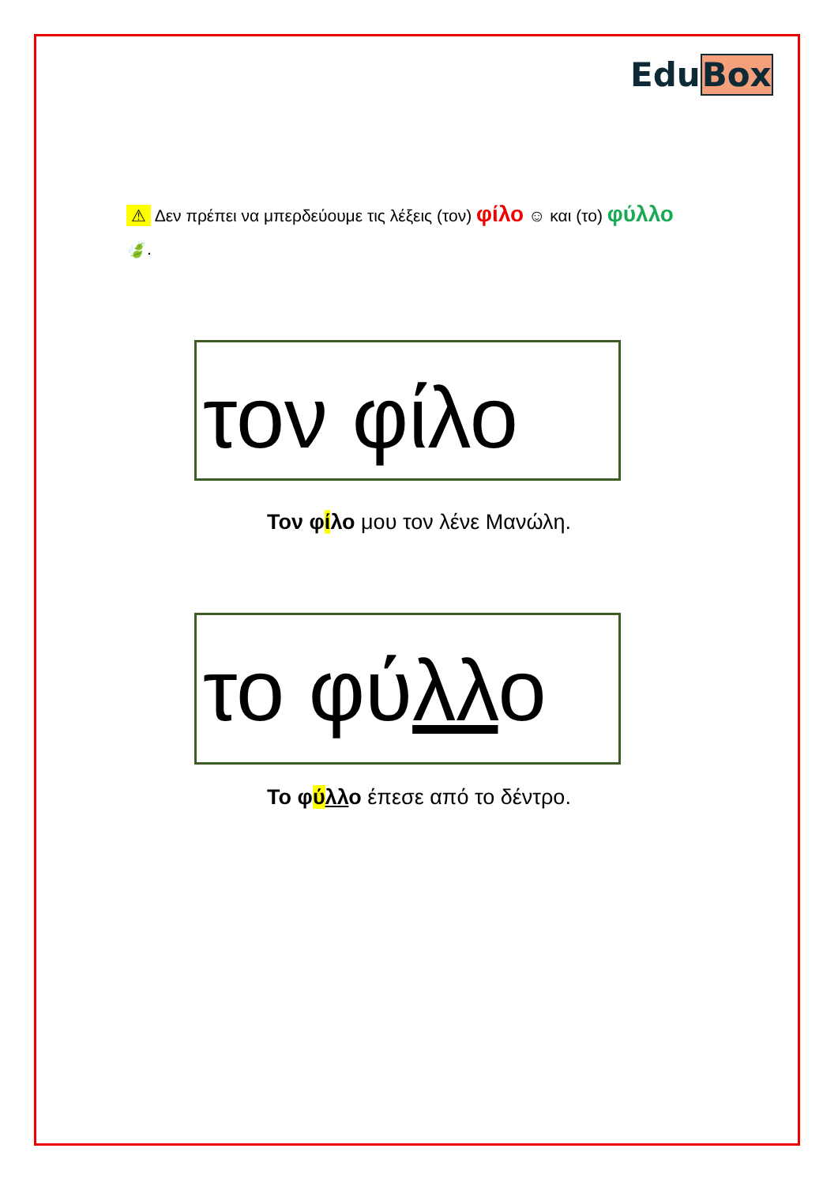EduBox
⚠ Δεν πρέπει να μπερδεύουμε τις λέξεις (τον) φίλο ☺ και (το) φύλλο 🍃.
τον φίλο
Τον φίλο μου τον λένε Μανώλη.
το φύλλο
Το φύλλο έπεσε από το δέντρο.